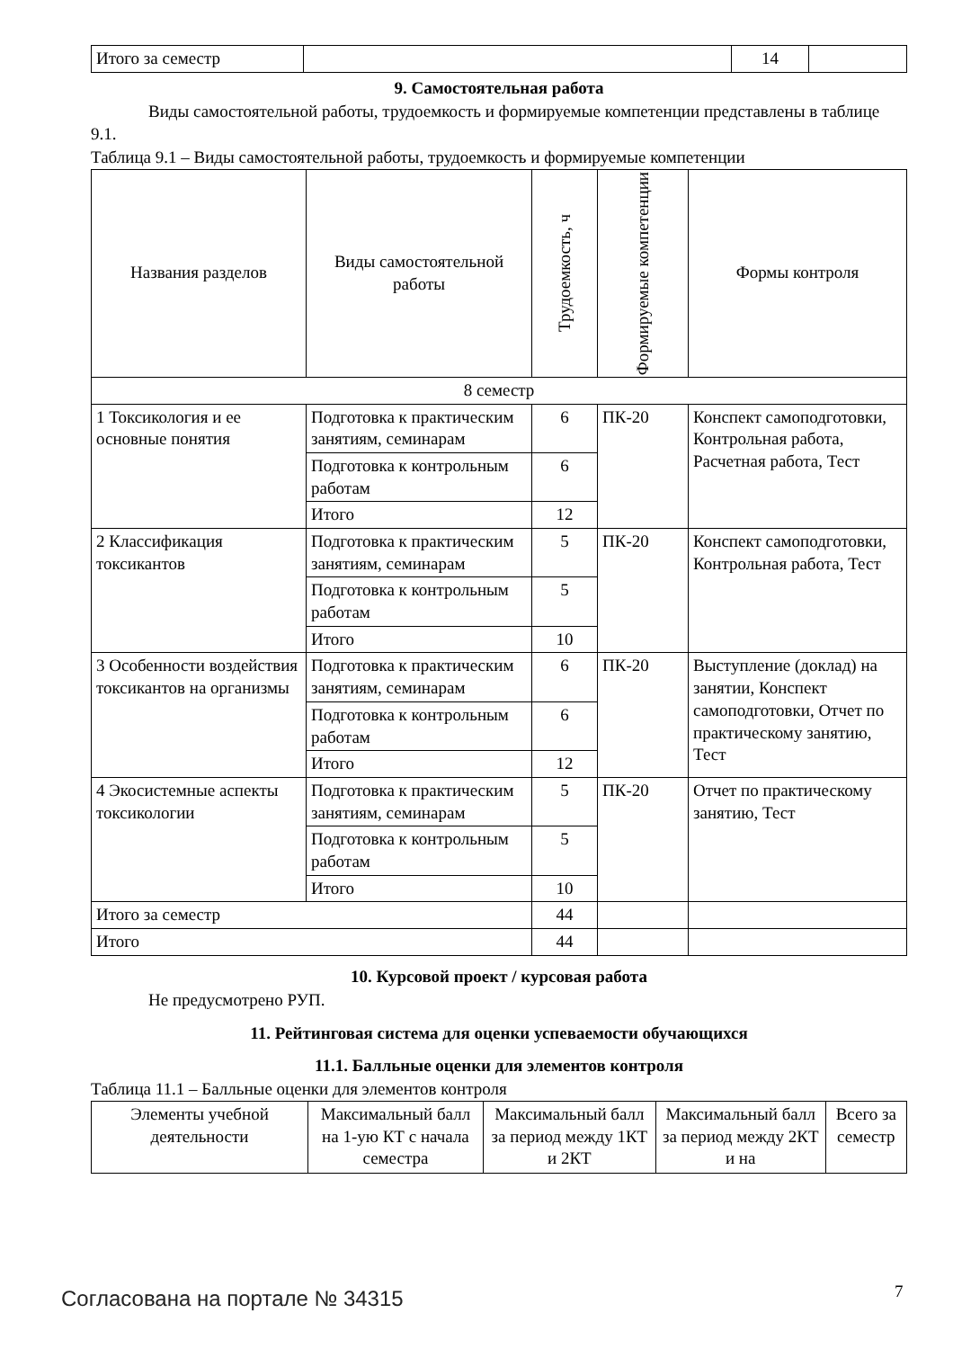| Итого за семестр | | 14 | |
9. Самостоятельная работа
Виды самостоятельной работы, трудоемкость и формируемые компетенции представлены в таблице 9.1.
Таблица 9.1 – Виды самостоятельной работы, трудоемкость и формируемые компетенции
| Названия разделов | Виды самостоятельной работы | Трудоемкость, ч | Формируемые компетенции | Формы контроля |
| --- | --- | --- | --- | --- |
| 8 семестр | | | | |
| 1 Токсикология и ее основные понятия | Подготовка к практическим занятиям, семинарам | 6 | ПК-20 | Конспект самоподготовки, Контрольная работа, Расчетная работа, Тест |
| | Подготовка к контрольным работам | 6 | | |
| | Итого | 12 | | |
| 2 Классификация токсикантов | Подготовка к практическим занятиям, семинарам | 5 | ПК-20 | Конспект самоподготовки, Контрольная работа, Тест |
| | Подготовка к контрольным работам | 5 | | |
| | Итого | 10 | | |
| 3 Особенности воздействия токсикантов на организмы | Подготовка к практическим занятиям, семинарам | 6 | ПК-20 | Выступление (доклад) на занятии, Конспект самоподготовки, Отчет по практическому занятию, Тест |
| | Подготовка к контрольным работам | 6 | | |
| | Итого | 12 | | |
| 4 Экосистемные аспекты токсикологии | Подготовка к практическим занятиям, семинарам | 5 | ПК-20 | Отчет по практическому занятию, Тест |
| | Подготовка к контрольным работам | 5 | | |
| | Итого | 10 | | |
| Итого за семестр | | 44 | | |
| Итого | | 44 | | |
10. Курсовой проект / курсовая работа
Не предусмотрено РУП.
11. Рейтинговая система для оценки успеваемости обучающихся
11.1. Балльные оценки для элементов контроля
Таблица 11.1 – Балльные оценки для элементов контроля
| Элементы учебной деятельности | Максимальный балл на 1-ую КТ с начала семестра | Максимальный балл за период между 1КТ и 2КТ | Максимальный балл за период между 2КТ и на | Всего за семестр |
| --- | --- | --- | --- | --- |
Согласована на портале № 34315 7